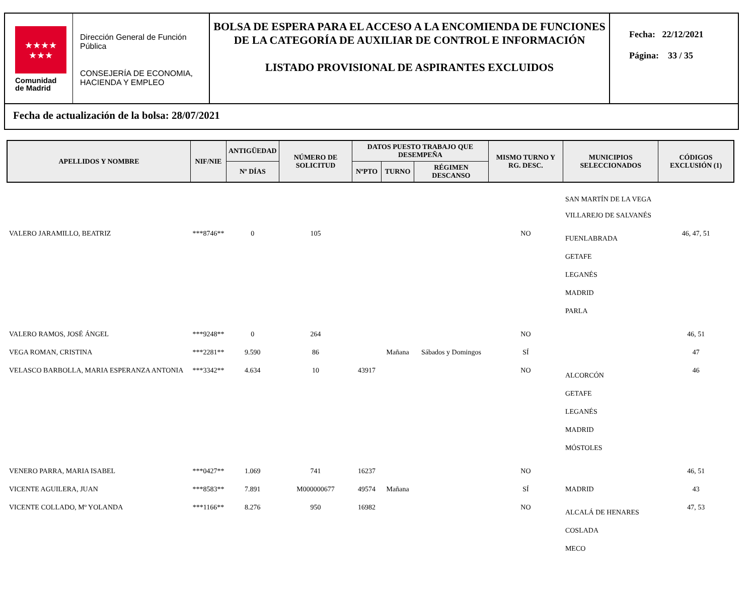★★★★
★★★
Comunidad
de Madrid
Dirección General de Función Pública
CONSEJERÍA DE ECONOMIA, HACIENDA Y EMPLEO
BOLSA DE ESPERA PARA EL ACCESO A LA ENCOMIENDA DE FUNCIONES DE LA CATEGORÍA DE AUXILIAR DE CONTROL E INFORMACIÓN
LISTADO PROVISIONAL DE ASPIRANTES EXCLUIDOS
Fecha: 22/12/2021
Página: 33 / 35
Fecha de actualización de la bolsa: 28/07/2021
| APELLIDOS Y NOMBRE | NIF/NIE | ANTIGÜEDAD | NÚMERO DE SOLICITUD | DATOS PUESTO TRABAJO QUE DESEMPEÑA | | | MISMO TURNO Y RG. DESC. | MUNICIPIOS SELECCIONADOS | CÓDIGOS EXCLUSIÓN (1) |
| --- | --- | --- | --- | --- | --- | --- | --- | --- | --- |
| | | Nº DÍAS | | NºPTO | TURNO | RÉGIMEN DESCANSO | | | |
| | | | | | | | | SAN MARTÍN DE LA VEGA VILLAREJO DE SALVANÉS | |
| VALERO JARAMILLO, BEATRIZ | ***8746** | 0 | 105 | | | | NO | FUENLABRADA GETAFE LEGANÉS MADRID PARLA | 46, 47, 51 |
| VALERO RAMOS, JOSÉ ÁNGEL | ***9248** | 0 | 264 | | | | NO | | 46, 51 |
| VEGA ROMAN, CRISTINA | ***2281** | 9.590 | 86 | | Mañana | Sábados y Domingos | SÍ | | 47 |
| VELASCO BARBOLLA, MARIA ESPERANZA ANTONIA | ***3342** | 4.634 | 10 | 43917 | | | NO | ALCORCÓN GETAFE LEGANÉS MADRID MÓSTOLES | 46 |
| VENERO PARRA, MARIA ISABEL | ***0427** | 1.069 | 741 | 16237 | | | NO | | 46, 51 |
| VICENTE AGUILERA, JUAN | ***8583** | 7.891 | M000000677 | 49574 | Mañana | | SÍ | MADRID | 43 |
| VICENTE COLLADO, Mº YOLANDA | ***1166** | 8.276 | 950 | 16982 | | | NO | ALCALÁ DE HENARES COSLADA MECO | 47, 53 |